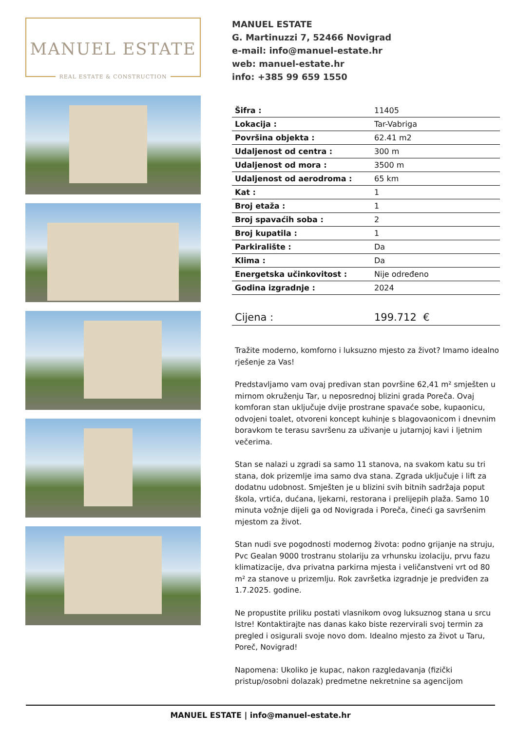MANUEL ESTATE
REAL ESTATE & CONSTRUCTION
MANUEL ESTATE
G. Martinuzzi 7, 52466 Novigrad
e-mail: info@manuel-estate.hr
web: manuel-estate.hr
info: +385 99 659 1550
| Šifra : | 11405 |
| Lokacija : | Tar-Vabriga |
| Površina objekta : | 62.41 m2 |
| Udaljenost od centra : | 300 m |
| Udaljenost od mora : | 3500 m |
| Udaljenost od aerodroma : | 65 km |
| Kat : | 1 |
| Broj etaža : | 1 |
| Broj spavaćih soba : | 2 |
| Broj kupatila : | 1 |
| Parkiralište : | Da |
| Klima : | Da |
| Energetska učinkovitost : | Nije određeno |
| Godina izgradnje : | 2024 |
| Cijena : | 199.712 € |
Tražite moderno, komforno i luksuzno mjesto za život? Imamo idealno rješenje za Vas!
Predstavljamo vam ovaj predivan stan površine 62,41 m² smješten u mirnom okruženju Tar, u neposrednoj blizini grada Poreča. Ovaj komforan stan uključuje dvije prostrane spavaće sobe, kupaonicu, odvojeni toalet, otvoreni koncept kuhinje s blagovaonicom i dnevnim boravkom te terasu savršenu za uživanje u jutarnjoj kavi i ljetnim večerima.
Stan se nalazi u zgradi sa samo 11 stanova, na svakom katu su tri stana, dok prizemlje ima samo dva stana. Zgrada uključuje i lift za dodatnu udobnost. Smješten je u blizini svih bitnih sadržaja poput škola, vrtića, dućana, ljekarni, restorana i prelijepih plaža. Samo 10 minuta vožnje dijeli ga od Novigrada i Poreča, čineći ga savršenim mjestom za život.
Stan nudi sve pogodnosti modernog života: podno grijanje na struju, Pvc Gealan 9000 trostranu stolariju za vrhunsku izolaciju, prvu fazu klimatizacije, dva privatna parkirna mjesta i veličanstveni vrt od 80 m² za stanove u prizemlju. Rok završetka izgradnje je predviđen za 1.7.2025. godine.
Ne propustite priliku postati vlasnikom ovog luksuznog stana u srcu Istre! Kontaktirajte nas danas kako biste rezervirali svoj termin za pregled i osigurali svoje novo dom. Idealno mjesto za život u Taru, Poreč, Novigrad!
Napomena: Ukoliko je kupac, nakon razgledavanja (fizički pristup/osobni dolazak) predmetne nekretnine sa agencijom
MANUEL ESTATE | info@manuel-estate.hr